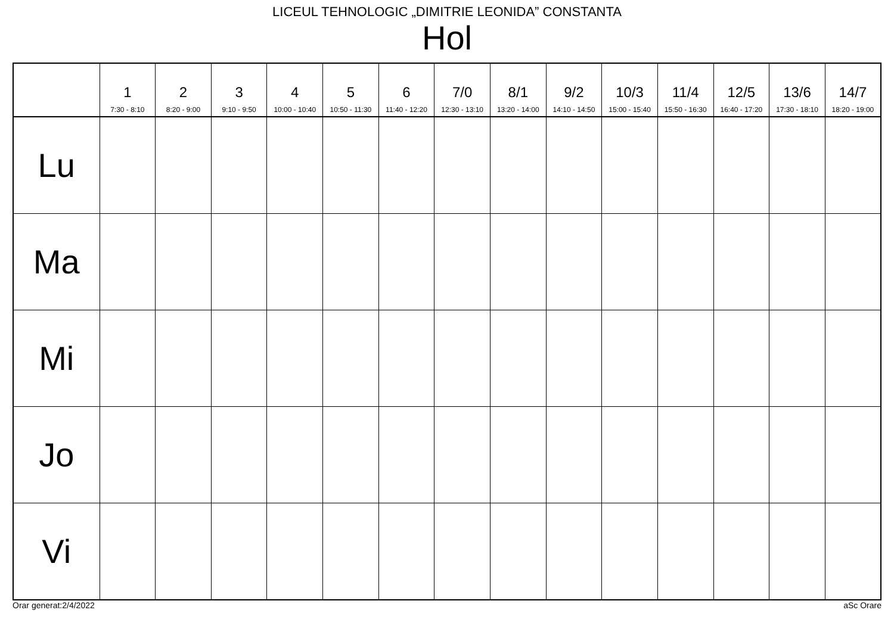LICEUL TEHNOLOGIC „DIMITRIE LEONIDA” CONSTANTA
Hol
| | 1 7:30 - 8:10 | 2 8:20 - 9:00 | 3 9:10 - 9:50 | 4 10:00 - 10:40 | 5 10:50 - 11:30 | 6 11:40 - 12:20 | 7/0 12:30 - 13:10 | 8/1 13:20 - 14:00 | 9/2 14:10 - 14:50 | 10/3 15:00 - 15:40 | 11/4 15:50 - 16:30 | 12/5 16:40 - 17:20 | 13/6 17:30 - 18:10 | 14/7 18:20 - 19:00 |
| --- | --- | --- | --- | --- | --- | --- | --- | --- | --- | --- | --- | --- | --- | --- |
| Lu | | | | | | | | | | | | | | |
| Ma | | | | | | | | | | | | | | |
| Mi | | | | | | | | | | | | | | |
| Jo | | | | | | | | | | | | | | |
| Vi | | | | | | | | | | | | | | |
Orar generat:2/4/2022 aSc Orare